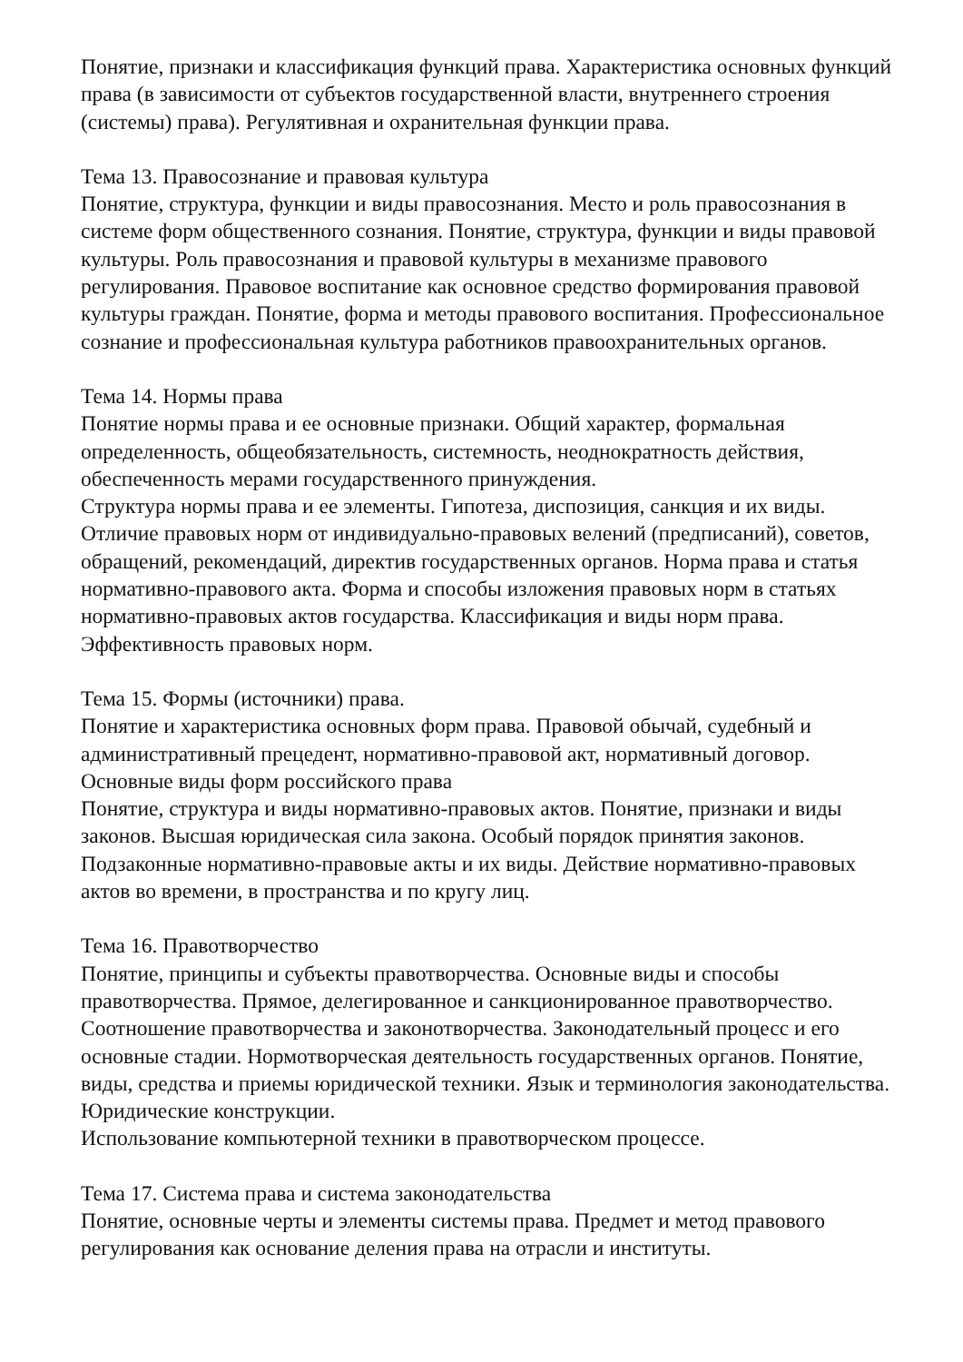Понятие, признаки и классификация функций права. Характеристика основных функций права (в зависимости от субъектов государственной власти, внутреннего строения (системы) права). Регулятивная и охранительная функции права.
Тема 13. Правосознание и правовая культура
Понятие, структура, функции и виды правосознания. Место и роль правосознания в системе форм общественного сознания. Понятие, структура, функции и виды правовой культуры. Роль правосознания и правовой культуры в механизме правового регулирования. Правовое воспитание как основное средство формирования правовой культуры граждан. Понятие, форма и методы правового воспитания. Профессиональное сознание и профессиональная культура работников правоохранительных органов.
Тема 14. Нормы права
Понятие нормы права и ее основные признаки. Общий характер, формальная определенность, общеобязательность, системность, неоднократность действия, обеспеченность мерами государственного принуждения.
Структура нормы права и ее элементы. Гипотеза, диспозиция, санкция и их виды. Отличие правовых норм от индивидуально-правовых велений (предписаний), советов, обращений, рекомендаций, директив государственных органов. Норма права и статья нормативно-правового акта. Форма и способы изложения правовых норм в статьях нормативно-правовых актов государства. Классификация и виды норм права. Эффективность правовых норм.
Тема 15. Формы (источники) права.
Понятие и характеристика основных форм права. Правовой обычай, судебный и административный прецедент, нормативно-правовой акт, нормативный договор. Основные виды форм российского права
Понятие, структура и виды нормативно-правовых актов. Понятие, признаки и виды законов. Высшая юридическая сила закона. Особый порядок принятия законов. Подзаконные нормативно-правовые акты и их виды. Действие нормативно-правовых актов во времени, в пространства и по кругу лиц.
Тема 16. Правотворчество
Понятие, принципы и субъекты правотворчества. Основные виды и способы правотворчества. Прямое, делегированное и санкционированное правотворчество. Соотношение правотворчества и законотворчества. Законодательный процесс и его основные стадии. Нормотворческая деятельность государственных органов. Понятие, виды, средства и приемы юридической техники. Язык и терминология законодательства. Юридические конструкции.
Использование компьютерной техники в правотворческом процессе.
Тема 17. Система права и система законодательства
Понятие, основные черты и элементы системы права. Предмет и метод правового регулирования как основание деления права на отрасли и институты.